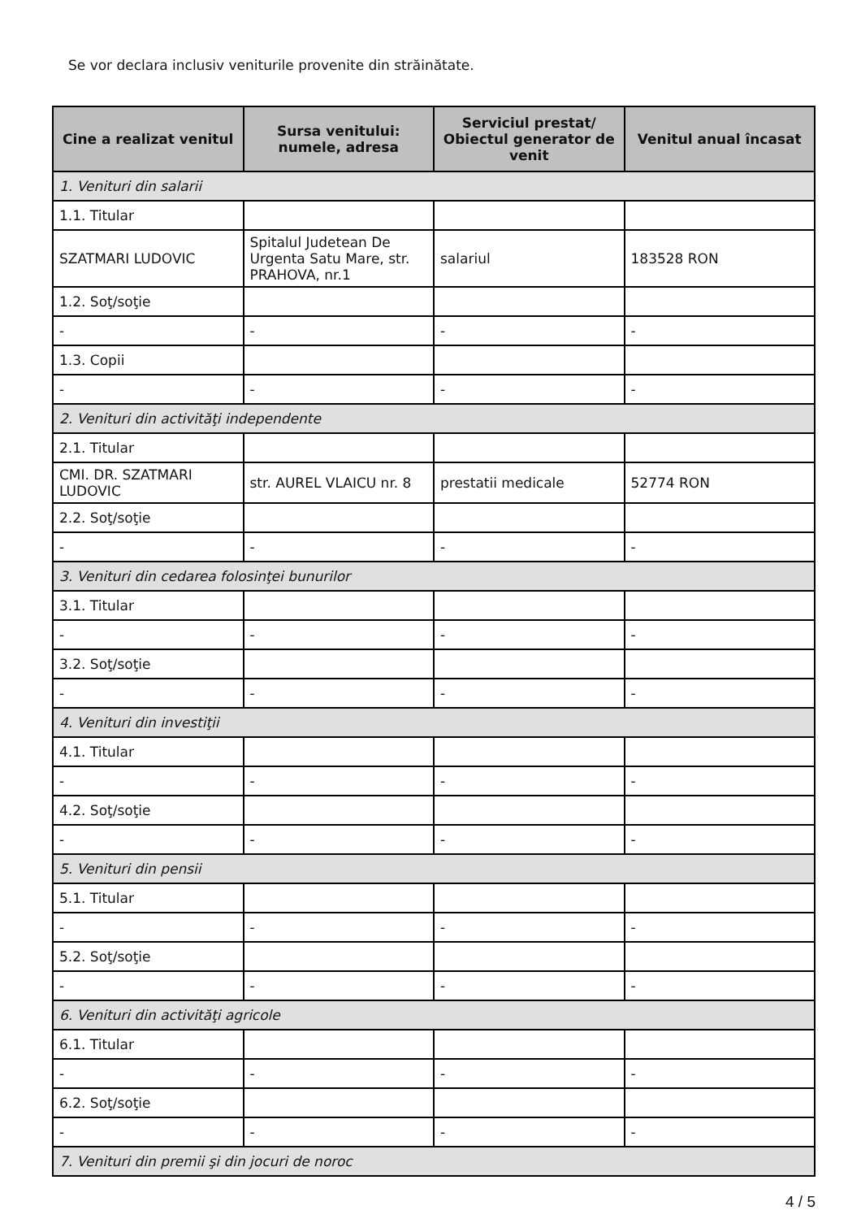Se vor declara inclusiv veniturile provenite din străinătate.
| Cine a realizat venitul | Sursa venitului: numele, adresa | Serviciul prestat/ Obiectul generator de venit | Venitul anual încasat |
| --- | --- | --- | --- |
| 1. Venituri din salarii | | | |
| 1.1. Titular | | | |
| SZATMARI LUDOVIC | Spitalul Judetean De Urgenta Satu Mare, str. PRAHOVA, nr.1 | salariul | 183528 RON |
| 1.2. Soţ/soţie | | | |
| - | - | - | - |
| 1.3. Copii | | | |
| - | - | - | - |
| 2. Venituri din activităţi independente | | | |
| 2.1. Titular | | | |
| CMI. DR. SZATMARI LUDOVIC | str. AUREL VLAICU nr. 8 | prestatii medicale | 52774 RON |
| 2.2. Soţ/soţie | | | |
| - | - | - | - |
| 3. Venituri din cedarea folosinţei bunurilor | | | |
| 3.1. Titular | | | |
| - | - | - | - |
| 3.2. Soţ/soţie | | | |
| - | - | - | - |
| 4. Venituri din investiţii | | | |
| 4.1. Titular | | | |
| - | - | - | - |
| 4.2. Soţ/soţie | | | |
| - | - | - | - |
| 5. Venituri din pensii | | | |
| 5.1. Titular | | | |
| - | - | - | - |
| 5.2. Soţ/soţie | | | |
| - | - | - | - |
| 6. Venituri din activităţi agricole | | | |
| 6.1. Titular | | | |
| - | - | - | - |
| 6.2. Soţ/soţie | | | |
| - | - | - | - |
| 7. Venituri din premii şi din jocuri de noroc | | | |
4 / 5